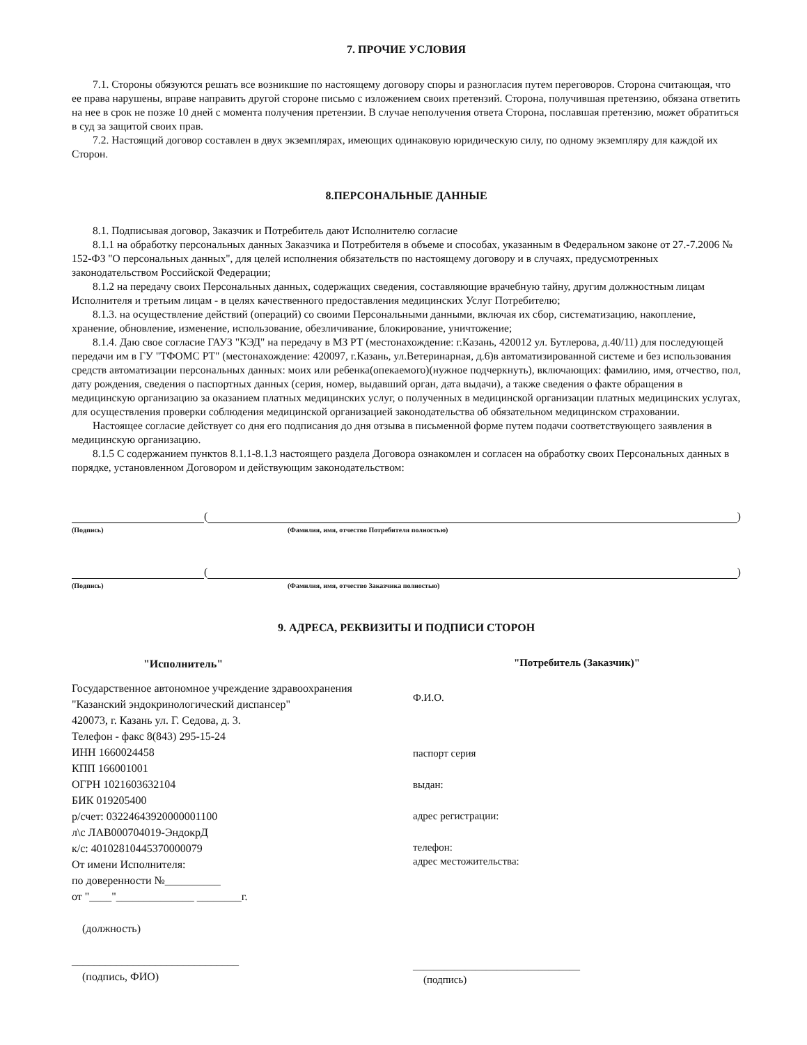7. ПРОЧИЕ УСЛОВИЯ
7.1. Стороны обязуются решать все возникшие по настоящему договору споры и разногласия путем переговоров. Сторона считающая, что ее права нарушены, вправе направить другой стороне письмо с изложением своих претензий. Сторона, получившая претензию, обязана ответить на нее в срок не позже 10 дней с момента получения претензии. В случае неполучения ответа Сторона, пославшая претензию, может обратиться в суд за защитой своих прав.
7.2. Настоящий договор составлен в двух экземплярах, имеющих одинаковую юридическую силу, по одному экземпляру для каждой их Сторон.
8.ПЕРСОНАЛЬНЫЕ ДАННЫЕ
8.1. Подписывая договор, Заказчик и Потребитель дают Исполнителю согласие
8.1.1 на обработку персональных данных Заказчика и Потребителя в объеме и способах, указанным в Федеральном законе от 27.-7.2006 № 152-ФЗ "О персональных данных", для целей исполнения обязательств по настоящему договору и в случаях, предусмотренных законодательством Российской Федерации;
8.1.2 на передачу своих Персональных данных, содержащих сведения, составляющие врачебную тайну, другим должностным лицам Исполнителя и третьим лицам - в целях качественного предоставления медицинских Услуг Потребителю;
8.1.3. на осуществление действий (операций) со своими Персональными данными, включая их сбор, систематизацию, накопление, хранение, обновление, изменение, использование, обезличивание, блокирование, уничтожение;
8.1.4. Даю свое согласие ГАУЗ "КЭД" на передачу в МЗ РТ (местонахождение: г.Казань, 420012 ул. Бутлерова, д.40/11) для последующей передачи им в ГУ "ТФОМС РТ" (местонахождение: 420097, г.Казань, ул.Ветеринарная, д.6)в автоматизированной системе и без использования средств автоматизации персональных данных: моих или ребенка(опекаемого)(нужное подчеркнуть), включающих: фамилию, имя, отчество, пол, дату рождения, сведения о паспортных данных (серия, номер, выдавший орган, дата выдачи), а также сведения о факте обращения в медицинскую организацию за оказанием платных медицинских услуг, о полученных в медицинской организации платных медицинских услугах, для осуществления проверки соблюдения медицинской организацией законодательства об обязательном медицинском страховании.
Настоящее согласие действует со дня его подписания до дня отзыва в письменной форме путем подачи соответствующего заявления в медицинскую организацию.
8.1.5 С содержанием пунктов 8.1.1-8.1.3 настоящего раздела Договора ознакомлен и согласен на обработку своих Персональных данных в порядке, установленном Договором и действующим законодательством:
(
)
(Подпись) (Фамилия, имя, отчество Потребителя полностью)
(
)
(Подпись) (Фамилия, имя, отчество Заказчика полностью)
9. АДРЕСА, РЕКВИЗИТЫ И ПОДПИСИ СТОРОН
"Исполнитель"
Государственное автономное учреждение здравоохранения
"Казанский эндокринологический диспансер"
420073, г. Казань ул. Г. Седова, д. 3.
Телефон - факс 8(843) 295-15-24
ИНН 1660024458
КПП 166001001
ОГРН 1021603632104
БИК 019205400
р/счет: 03224643920000001100
л\с ЛАВ000704019-ЭндокрД
к/с: 40102810445370000079
От имени Исполнителя:
по доверенности №__________
от "____"______________ ________г.
(должность)
______________________________
(подпись, ФИО)
"Потребитель (Заказчик)"
Ф.И.О.
паспорт серия
выдан:
адрес регистрации:
телефон:
адрес местожительства:
________________________________
(подпись)